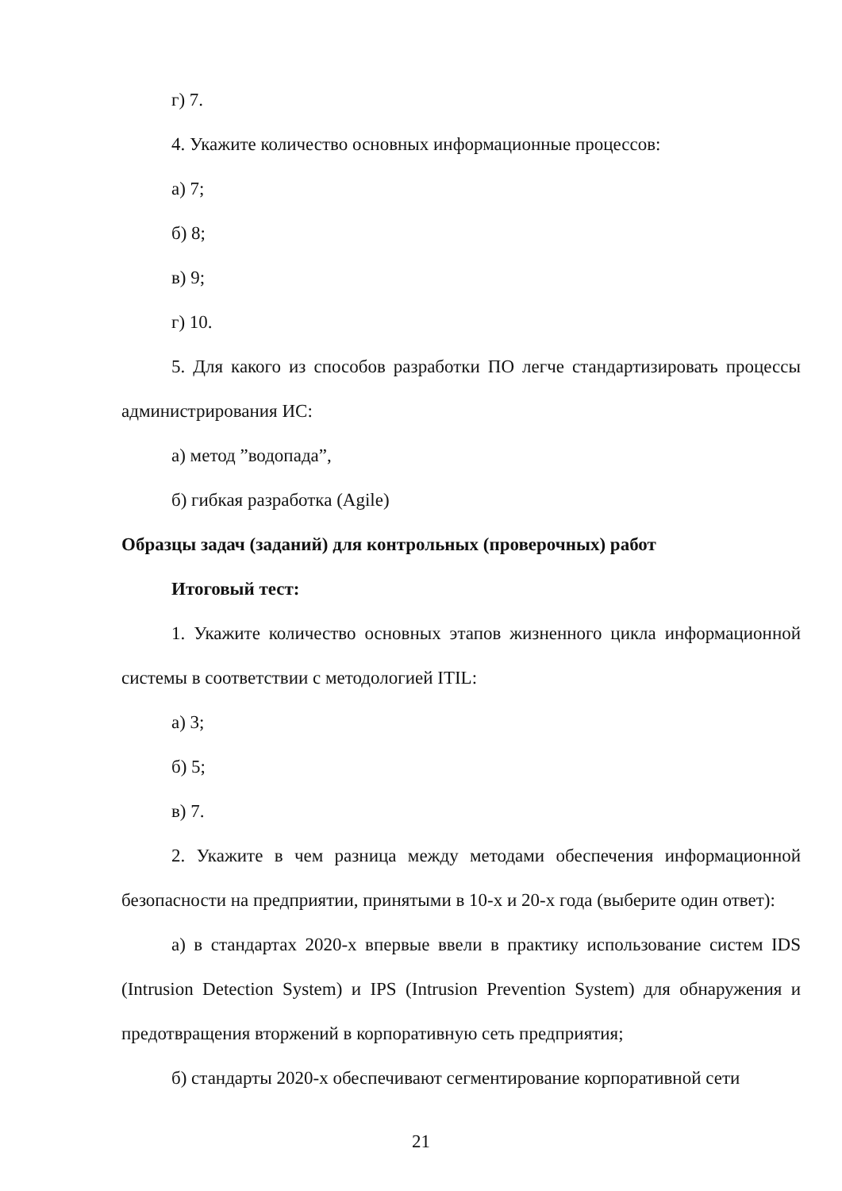г) 7.
4. Укажите количество основных информационные процессов:
а) 7;
б) 8;
в) 9;
г) 10.
5. Для какого из способов разработки ПО легче стандартизировать процессы администрирования ИС:
а) метод ”водопада”,
б) гибкая разработка (Agile)
Образцы задач (заданий) для контрольных (проверочных) работ
Итоговый тест:
1. Укажите количество основных этапов жизненного цикла информационной системы в соответствии с методологией ITIL:
а) 3;
б) 5;
в) 7.
2. Укажите в чем разница между методами обеспечения информационной безопасности на предприятии, принятыми в 10-х и 20-х года (выберите один ответ):
а) в стандартах 2020-х впервые ввели в практику использование систем IDS (Intrusion Detection System) и IPS (Intrusion Prevention System) для обнаружения и предотвращения вторжений в корпоративную сеть предприятия;
б) стандарты 2020-х обеспечивают сегментирование корпоративной сети
21